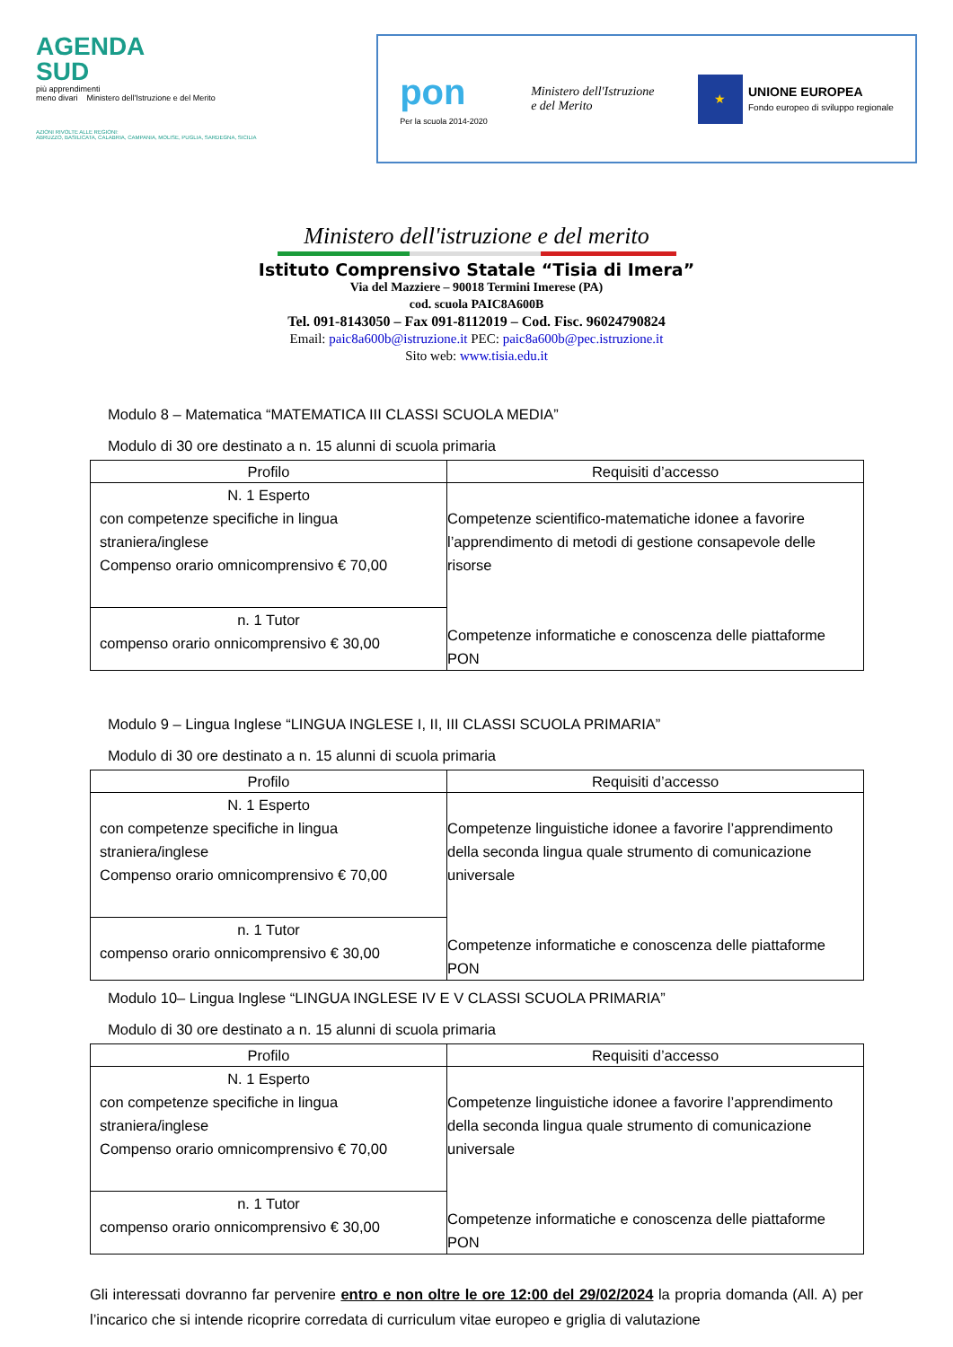AGENDA
SUD
più apprendimenti
meno divari Ministero dell'Istruzione e del Merito
AZIONI RIVOLTE ALLE REGIONI:
ABRUZZO, BASILICATA, CALABRIA, CAMPANIA, MOLISE, PUGLIA, SARDEGNA, SICILIA
pon
Per la scuola 2014-2020
Ministero dell'Istruzione
e del Merito
★
UNIONE EUROPEA
Fondo europeo di sviluppo regionale
Ministero dell'istruzione e del merito
Istituto Comprensivo Statale “Tisia di Imera”
Via del Mazziere – 90018 Termini Imerese (PA)
cod. scuola PAIC8A600B
Tel. 091-8143050 – Fax 091-8112019 – Cod. Fisc. 96024790824
Email: paic8a600b@istruzione.it PEC: paic8a600b@pec.istruzione.it
Sito web: www.tisia.edu.it
Modulo 8 – Matematica “MATEMATICA III CLASSI SCUOLA MEDIA”
Modulo di 30 ore destinato a n. 15 alunni di scuola primaria
| Profilo | Requisiti d’accesso |
| --- | --- |
| N. 1 Esperto con competenze specifiche in lingua straniera/inglese Compenso orario omnicomprensivo € 70,00 | Competenze scientifico-matematiche idonee a favorire l’apprendimento di metodi di gestione consapevole delle risorse Competenze informatiche e conoscenza delle piattaforme PON |
| n. 1 Tutor compenso orario onnicomprensivo € 30,00 | |
Modulo 9 – Lingua Inglese “LINGUA INGLESE I, II, III CLASSI SCUOLA PRIMARIA”
Modulo di 30 ore destinato a n. 15 alunni di scuola primaria
| Profilo | Requisiti d’accesso |
| --- | --- |
| N. 1 Esperto con competenze specifiche in lingua straniera/inglese Compenso orario omnicomprensivo € 70,00 | Competenze linguistiche idonee a favorire l’apprendimento della seconda lingua quale strumento di comunicazione universale Competenze informatiche e conoscenza delle piattaforme PON |
| n. 1 Tutor compenso orario onnicomprensivo € 30,00 | |
Modulo 10– Lingua Inglese “LINGUA INGLESE IV E V CLASSI SCUOLA PRIMARIA”
Modulo di 30 ore destinato a n. 15 alunni di scuola primaria
| Profilo | Requisiti d’accesso |
| --- | --- |
| N. 1 Esperto con competenze specifiche in lingua straniera/inglese Compenso orario omnicomprensivo € 70,00 | Competenze linguistiche idonee a favorire l’apprendimento della seconda lingua quale strumento di comunicazione universale Competenze informatiche e conoscenza delle piattaforme PON |
| n. 1 Tutor compenso orario onnicomprensivo € 30,00 | |
Gli interessati dovranno far pervenire entro e non oltre le ore 12:00 del 29/02/2024 la propria domanda (All. A) per l’incarico che si intende ricoprire corredata di curriculum vitae europeo e griglia di valutazione